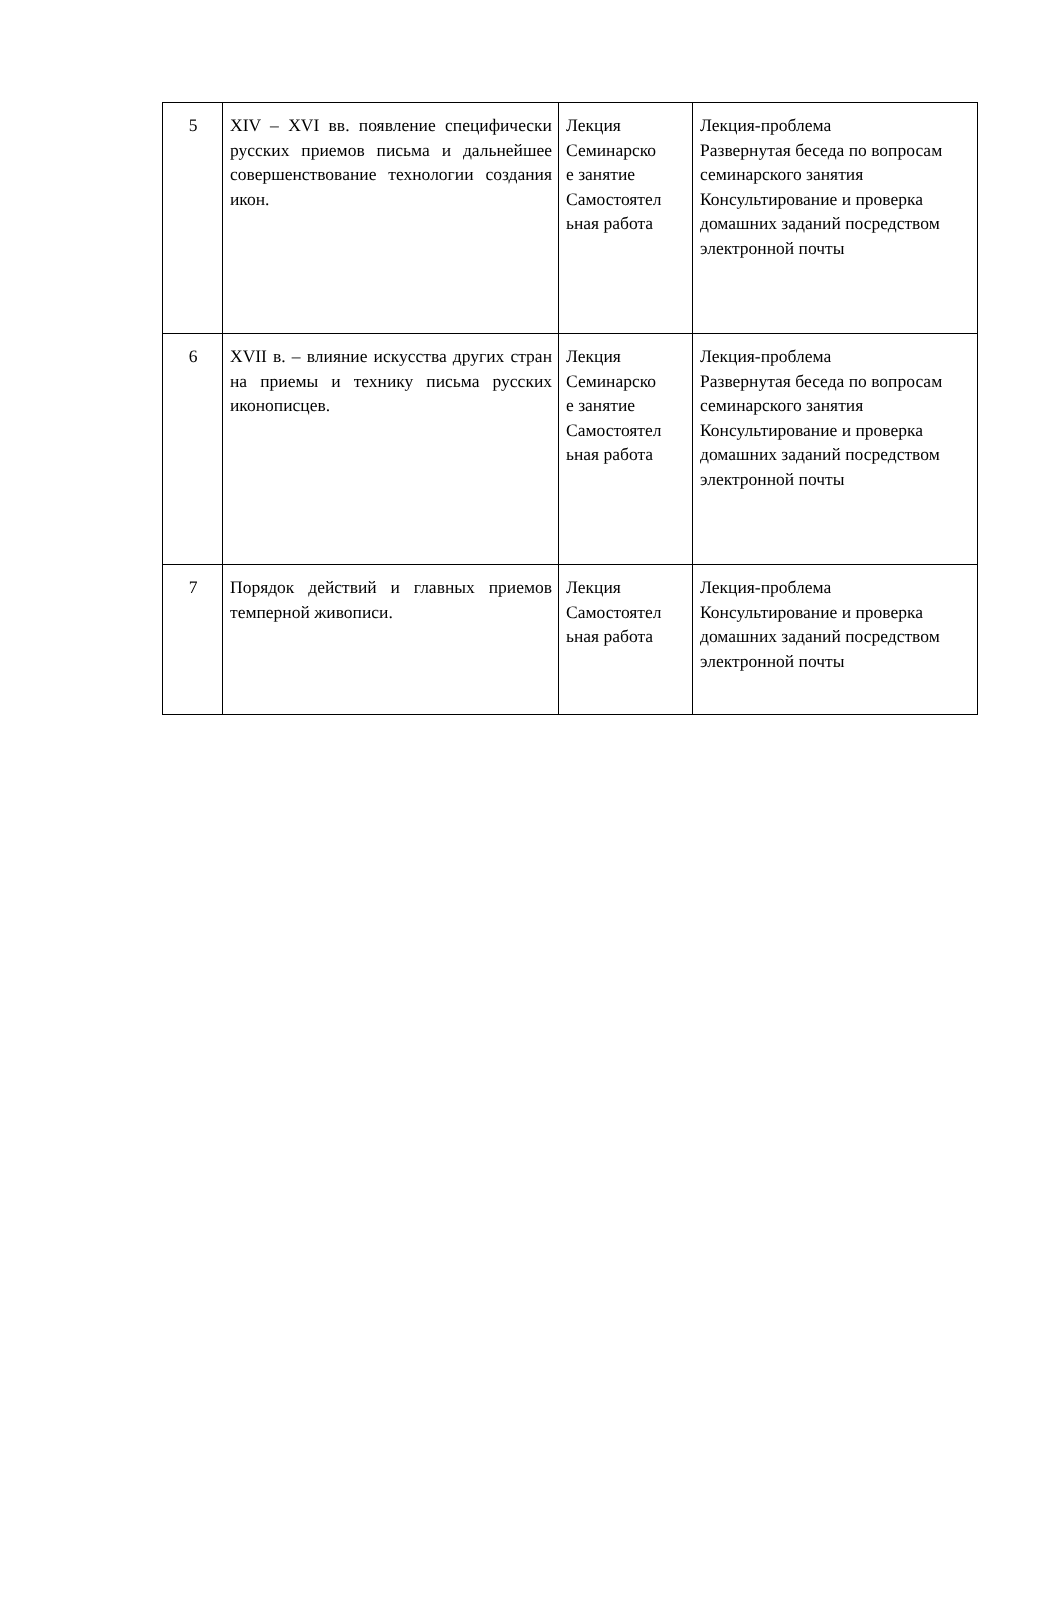| 5 | XIV – XVI вв. появление специфически русских приемов письма и дальнейшее совершенствование технологии создания икон. | Лекция Семинарско е занятие Самостоятел ьная работа | Лекция-проблема Развернутая беседа по вопросам семинарского занятия Консультирование и проверка домашних заданий посредством электронной почты |
| 6 | XVII в. – влияние искусства других стран на приемы и технику письма русских иконописцев. | Лекция Семинарско е занятие Самостоятел ьная работа | Лекция-проблема Развернутая беседа по вопросам семинарского занятия Консультирование и проверка домашних заданий посредством электронной почты |
| 7 | Порядок действий и главных приемов темперной живописи. | Лекция Самостоятел ьная работа | Лекция-проблема Консультирование и проверка домашних заданий посредством электронной почты |